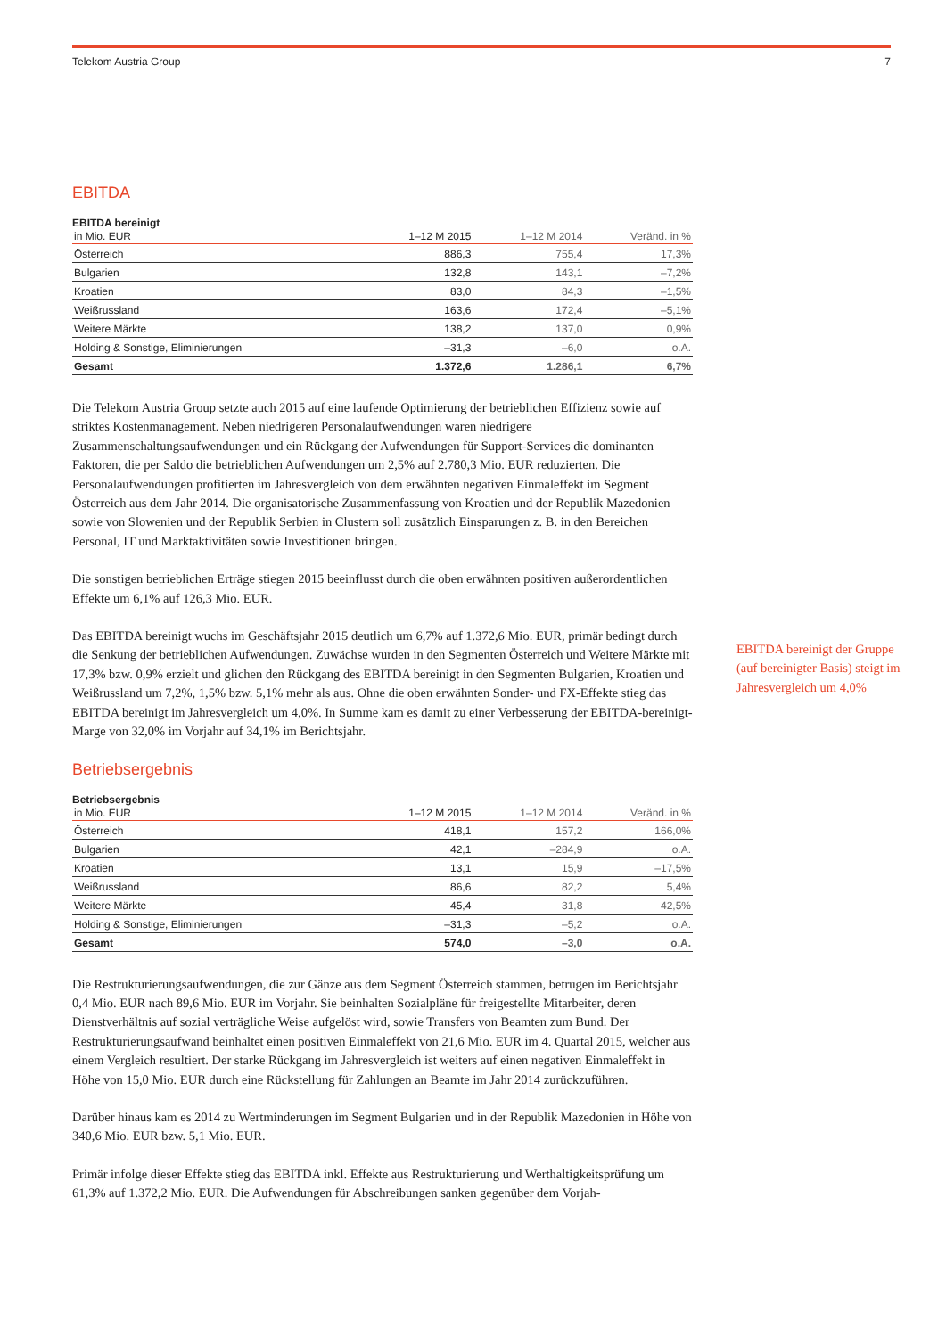Telekom Austria Group 7
EBITDA
EBITDA bereinigt
| in Mio. EUR | 1–12 M 2015 | 1–12 M 2014 | Veränd. in % |
| --- | --- | --- | --- |
| Österreich | 886,3 | 755,4 | 17,3% |
| Bulgarien | 132,8 | 143,1 | –7,2% |
| Kroatien | 83,0 | 84,3 | –1,5% |
| Weißrussland | 163,6 | 172,4 | –5,1% |
| Weitere Märkte | 138,2 | 137,0 | 0,9% |
| Holding & Sonstige, Eliminierungen | –31,3 | –6,0 | o.A. |
| Gesamt | 1.372,6 | 1.286,1 | 6,7% |
Die Telekom Austria Group setzte auch 2015 auf eine laufende Optimierung der betrieblichen Effizienz sowie auf striktes Kostenmanagement. Neben niedrigeren Personalaufwendungen waren niedrigere Zusammenschaltungsaufwendungen und ein Rückgang der Aufwendungen für Support-Services die dominanten Faktoren, die per Saldo die betrieblichen Aufwendungen um 2,5% auf 2.780,3 Mio. EUR reduzierten. Die Personalaufwendungen profitierten im Jahresvergleich von dem erwähnten negativen Einmaleffekt im Segment Österreich aus dem Jahr 2014. Die organisatorische Zusammenfassung von Kroatien und der Republik Mazedonien sowie von Slowenien und der Republik Serbien in Clustern soll zusätzlich Einsparungen z. B. in den Bereichen Personal, IT und Marktaktivitäten sowie Investitionen bringen.
Die sonstigen betrieblichen Erträge stiegen 2015 beeinflusst durch die oben erwähnten positiven außerordentlichen Effekte um 6,1% auf 126,3 Mio. EUR.
Das EBITDA bereinigt wuchs im Geschäftsjahr 2015 deutlich um 6,7% auf 1.372,6 Mio. EUR, primär bedingt durch die Senkung der betrieblichen Aufwendungen. Zuwächse wurden in den Segmenten Österreich und Weitere Märkte mit 17,3% bzw. 0,9% erzielt und glichen den Rückgang des EBITDA bereinigt in den Segmenten Bulgarien, Kroatien und Weißrussland um 7,2%, 1,5% bzw. 5,1% mehr als aus. Ohne die oben erwähnten Sonder- und FX-Effekte stieg das EBITDA bereinigt im Jahresvergleich um 4,0%. In Summe kam es damit zu einer Verbesserung der EBITDA-bereinigt-Marge von 32,0% im Vorjahr auf 34,1% im Berichtsjahr.
EBITDA bereinigt der Gruppe (auf bereinigter Basis) steigt im Jahresvergleich um 4,0%
Betriebsergebnis
Betriebsergebnis
| in Mio. EUR | 1–12 M 2015 | 1–12 M 2014 | Veränd. in % |
| --- | --- | --- | --- |
| Österreich | 418,1 | 157,2 | 166,0% |
| Bulgarien | 42,1 | –284,9 | o.A. |
| Kroatien | 13,1 | 15,9 | –17,5% |
| Weißrussland | 86,6 | 82,2 | 5,4% |
| Weitere Märkte | 45,4 | 31,8 | 42,5% |
| Holding & Sonstige, Eliminierungen | –31,3 | –5,2 | o.A. |
| Gesamt | 574,0 | –3,0 | o.A. |
Die Restrukturierungsaufwendungen, die zur Gänze aus dem Segment Österreich stammen, betrugen im Berichtsjahr 0,4 Mio. EUR nach 89,6 Mio. EUR im Vorjahr. Sie beinhalten Sozialpläne für freigestellte Mitarbeiter, deren Dienstverhältnis auf sozial verträgliche Weise aufgelöst wird, sowie Transfers von Beamten zum Bund. Der Restrukturierungsaufwand beinhaltet einen positiven Einmaleffekt von 21,6 Mio. EUR im 4. Quartal 2015, welcher aus einem Vergleich resultiert. Der starke Rückgang im Jahresvergleich ist weiters auf einen negativen Einmaleffekt in Höhe von 15,0 Mio. EUR durch eine Rückstellung für Zahlungen an Beamte im Jahr 2014 zurückzuführen.
Darüber hinaus kam es 2014 zu Wertminderungen im Segment Bulgarien und in der Republik Mazedonien in Höhe von 340,6 Mio. EUR bzw. 5,1 Mio. EUR.
Primär infolge dieser Effekte stieg das EBITDA inkl. Effekte aus Restrukturierung und Werthaltigkeitsprüfung um 61,3% auf 1.372,2 Mio. EUR. Die Aufwendungen für Abschreibungen sanken gegenüber dem Vorjah-